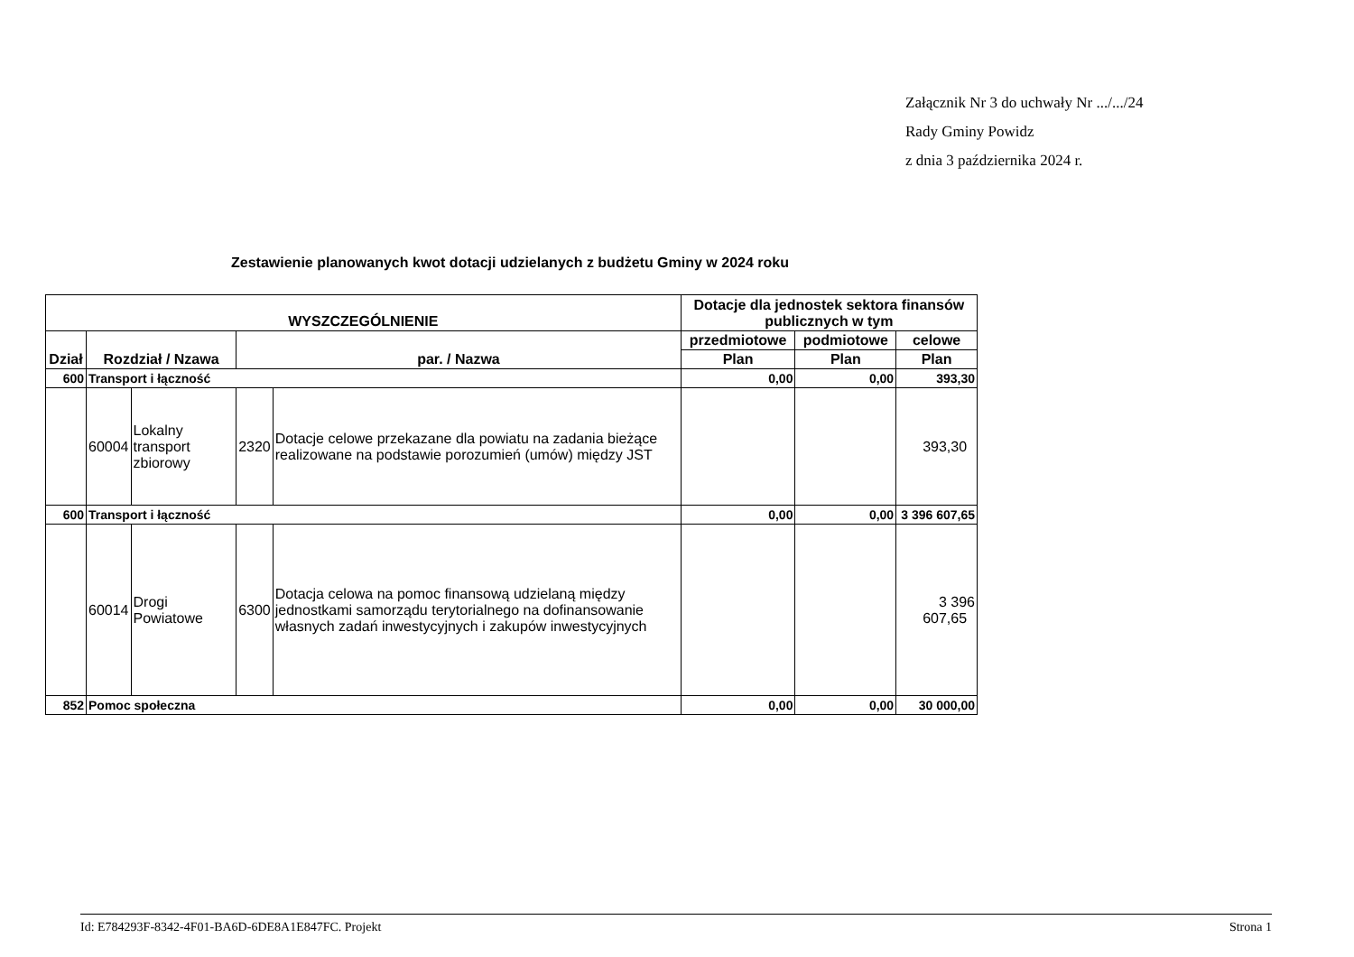Załącznik Nr 3 do uchwały Nr .../.../24
Rady Gminy Powidz
z dnia 3 października 2024 r.
Zestawienie planowanych kwot dotacji udzielanych z budżetu Gminy w 2024 roku
| WYSZCZEGÓLNIENIE | | | | | Dotacje dla jednostek sektora finansów publicznych w tym | | |
| --- | --- | --- | --- | --- | --- | --- | --- |
| Dział | Rozdział / Nzawa | | par. / Nazwa | | przedmiotowe | podmiotowe | celowe |
| | | | | | Plan | Plan | Plan |
| 600 | Transport i łączność | | | | 0,00 | 0,00 | 393,30 |
| | 60004 | Lokalny transport zbiorowy | 2320 | Dotacje celowe przekazane dla powiatu na zadania bieżące realizowane na podstawie porozumień (umów) między JST | | | 393,30 |
| 600 | Transport i łączność | | | | 0,00 | 0,00 | 3 396 607,65 |
| | 60014 | Drogi Powiatowe | 6300 | Dotacja celowa na pomoc finansową udzielaną między jednostkami samorządu terytorialnego na dofinansowanie własnych zadań inwestycyjnych i zakupów inwestycyjnych | | | 3 396 607,65 |
| 852 | Pomoc społeczna | | | | 0,00 | 0,00 | 30 000,00 |
Id: E784293F-8342-4F01-BA6D-6DE8A1E847FC. Projekt Strona 1